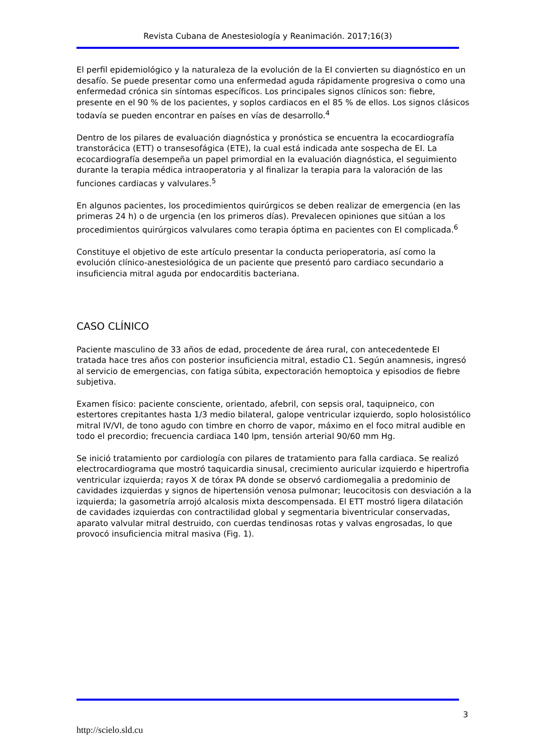Revista Cubana de Anestesiología y Reanimación. 2017;16(3)
El perfil epidemiológico y la naturaleza de la evolución de la EI convierten su diagnóstico en un desafío. Se puede presentar como una enfermedad aguda rápidamente progresiva o como una enfermedad crónica sin síntomas específicos. Los principales signos clínicos son: fiebre, presente en el 90 % de los pacientes, y soplos cardiacos en el 85 % de ellos. Los signos clásicos todavía se pueden encontrar en países en vías de desarrollo.<sup>4</sup>
Dentro de los pilares de evaluación diagnóstica y pronóstica se encuentra la ecocardiografía transtorácica (ETT) o transesofágica (ETE), la cual está indicada ante sospecha de EI. La ecocardiografía desempeña un papel primordial en la evaluación diagnóstica, el seguimiento durante la terapia médica intraoperatoria y al finalizar la terapia para la valoración de las funciones cardiacas y valvulares.<sup>5</sup>
En algunos pacientes, los procedimientos quirúrgicos se deben realizar de emergencia (en las primeras 24 h) o de urgencia (en los primeros días). Prevalecen opiniones que sitúan a los procedimientos quirúrgicos valvulares como terapia óptima en pacientes con EI complicada.<sup>6</sup>
Constituye el objetivo de este artículo presentar la conducta perioperatoria, así como la evolución clínico-anestesiológica de un paciente que presentó paro cardiaco secundario a insuficiencia mitral aguda por endocarditis bacteriana.
CASO CLÍNICO
Paciente masculino de 33 años de edad, procedente de área rural, con antecedentede EI tratada hace tres años con posterior insuficiencia mitral, estadio C1. Según anamnesis, ingresó al servicio de emergencias, con fatiga súbita, expectoración hemoptoica y episodios de fiebre subjetiva.
Examen físico: paciente consciente, orientado, afebril, con sepsis oral, taquipneico, con estertores crepitantes hasta 1/3 medio bilateral, galope ventricular izquierdo, soplo holosistólico mitral IV/VI, de tono agudo con timbre en chorro de vapor, máximo en el foco mitral audible en todo el precordio; frecuencia cardiaca 140 lpm, tensión arterial 90/60 mm Hg.
Se inició tratamiento por cardiología con pilares de tratamiento para falla cardiaca. Se realizó electrocardiograma que mostró taquicardia sinusal, crecimiento auricular izquierdo e hipertrofia ventricular izquierda; rayos X de tórax PA donde se observó cardiomegalia a predominio de cavidades izquierdas y signos de hipertensión venosa pulmonar; leucocitosis con desviación a la izquierda; la gasometría arrojó alcalosis mixta descompensada. El ETT mostró ligera dilatación de cavidades izquierdas con contractilidad global y segmentaria biventricular conservadas, aparato valvular mitral destruido, con cuerdas tendinosas rotas y valvas engrosadas, lo que provocó insuficiencia mitral masiva (Fig. 1).
3
http://scielo.sld.cu